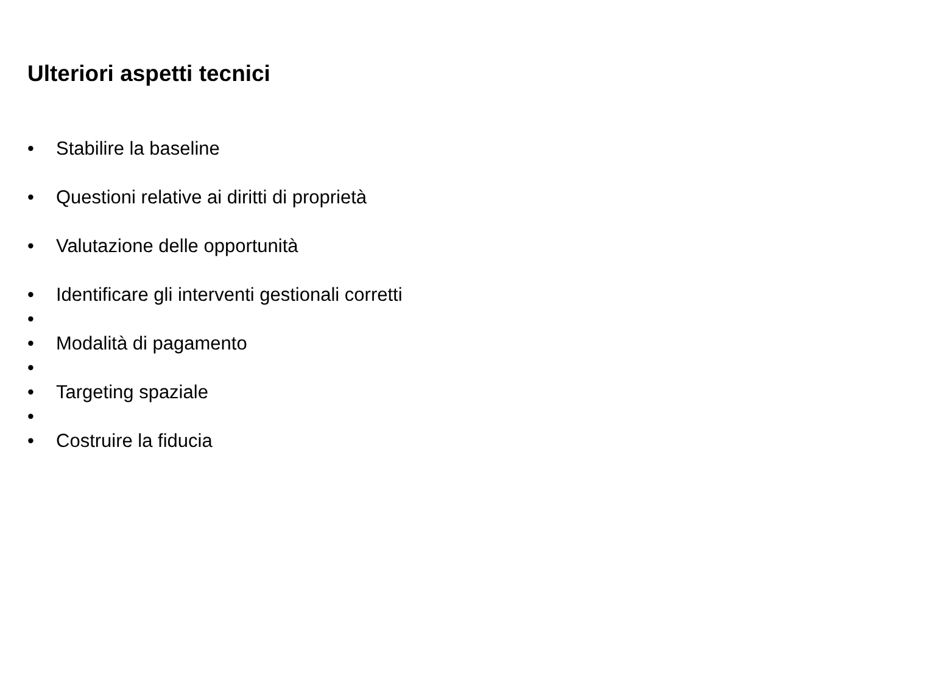Ulteriori aspetti tecnici
• Stabilire la baseline
• Questioni relative ai diritti di proprietà
• Valutazione delle opportunità
• Identificare gli interventi gestionali corretti
•
• Modalità di pagamento
•
• Targeting spaziale
•
• Costruire la fiducia